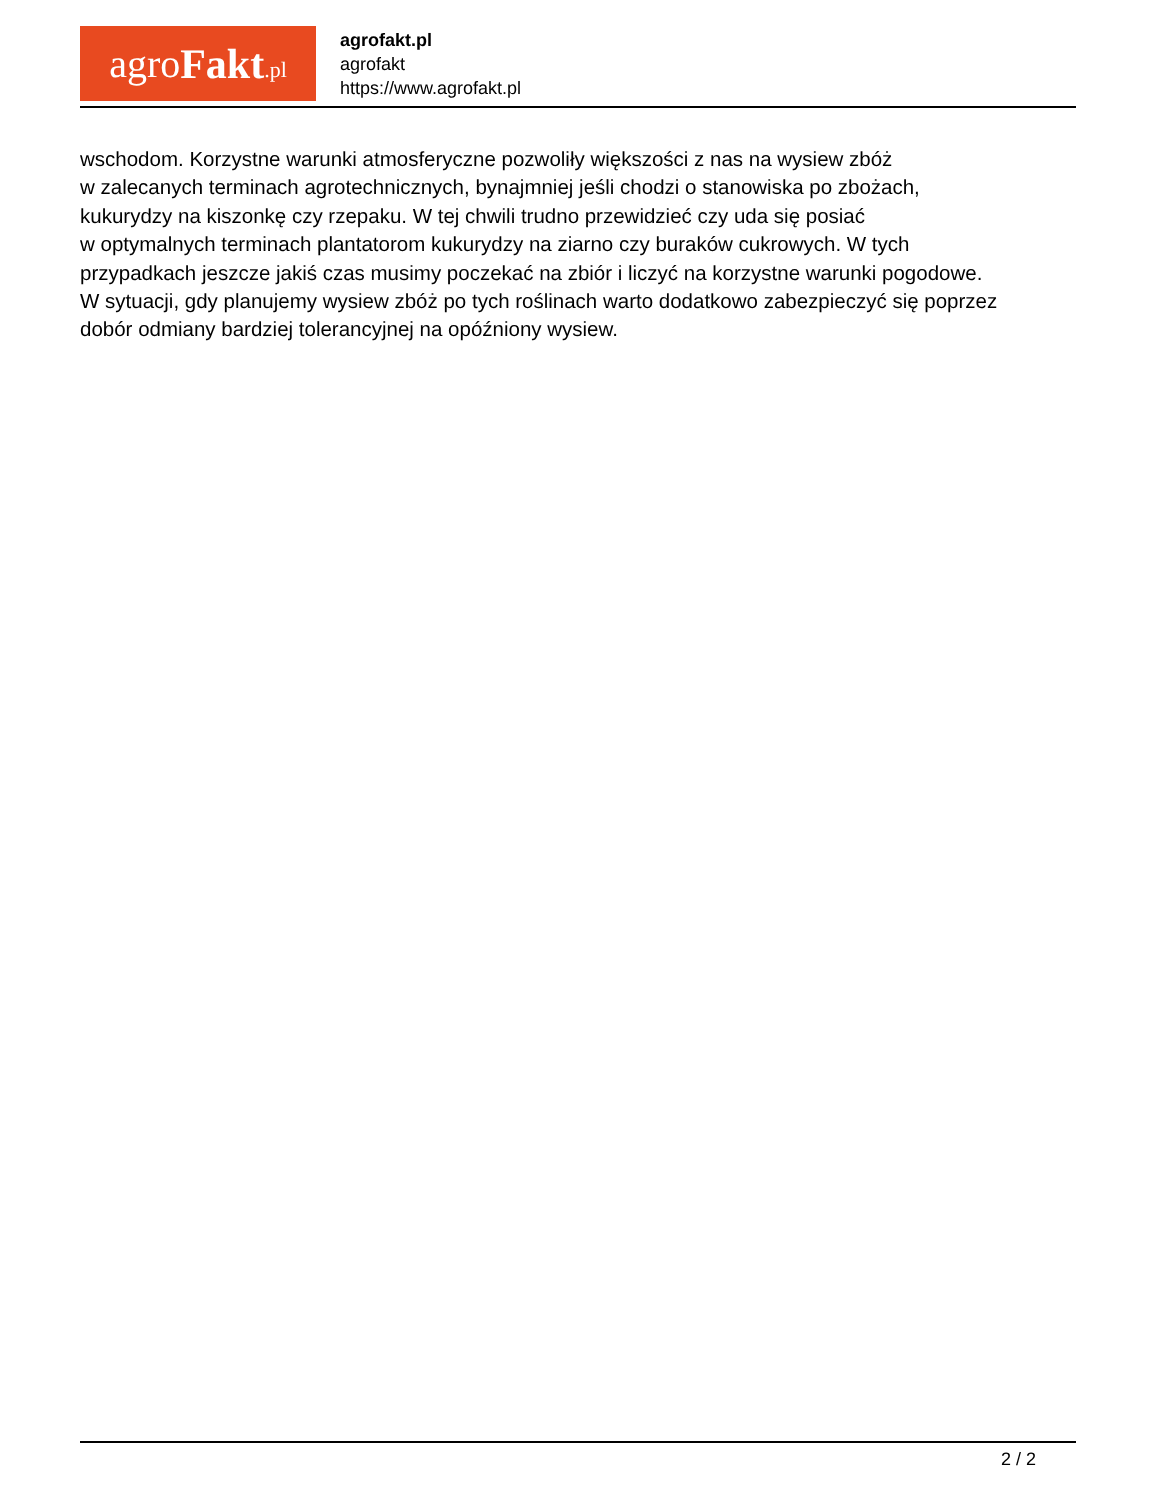agro Fakt.pl
agrofakt.pl
agrofakt
https://www.agrofakt.pl
wschodom. Korzystne warunki atmosferyczne pozwoliły większości z nas na wysiew zbóż
w zalecanych terminach agrotechnicznych, bynajmniej jeśli chodzi o stanowiska po zbożach,
kukurydzy na kiszonkę czy rzepaku. W tej chwili trudno przewidzieć czy uda się posiać
w optymalnych terminach plantatorom kukurydzy na ziarno czy buraków cukrowych. W tych
przypadkach jeszcze jakiś czas musimy poczekać na zbiór i liczyć na korzystne warunki pogodowe.
W sytuacji, gdy planujemy wysiew zbóż po tych roślinach warto dodatkowo zabezpieczyć się poprzez
dobór odmiany bardziej tolerancyjnej na opóźniony wysiew.
2 / 2